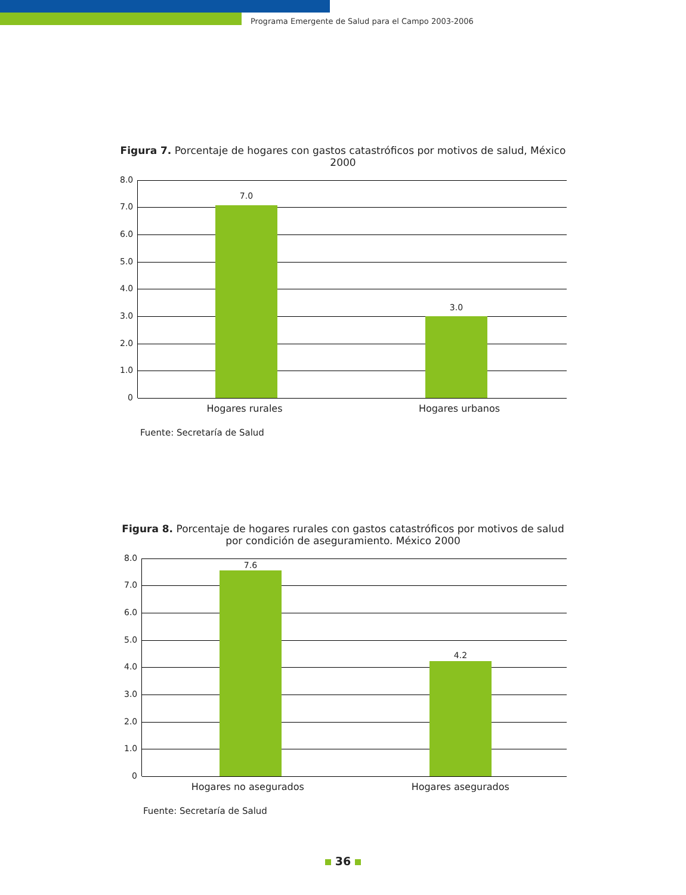Programa Emergente de Salud para el Campo 2003-2006
Figura 7. Porcentaje de hogares con gastos catastróficos por motivos de salud, México 2000
8.0
7.0
6.0
5.0
4.0
3.0
2.0
1.0
0
7.0
3.0
Hogares rurales Hogares urbanos
Fuente: Secretaría de Salud
Figura 8. Porcentaje de hogares rurales con gastos catastróficos por motivos de salud por condición de aseguramiento. México 2000
8.0
7.0
6.0
5.0
4.0
3.0
2.0
1.0
0
7.6
4.2
Hogares no asegurados Hogares asegurados
Fuente: Secretaría de Salud
36